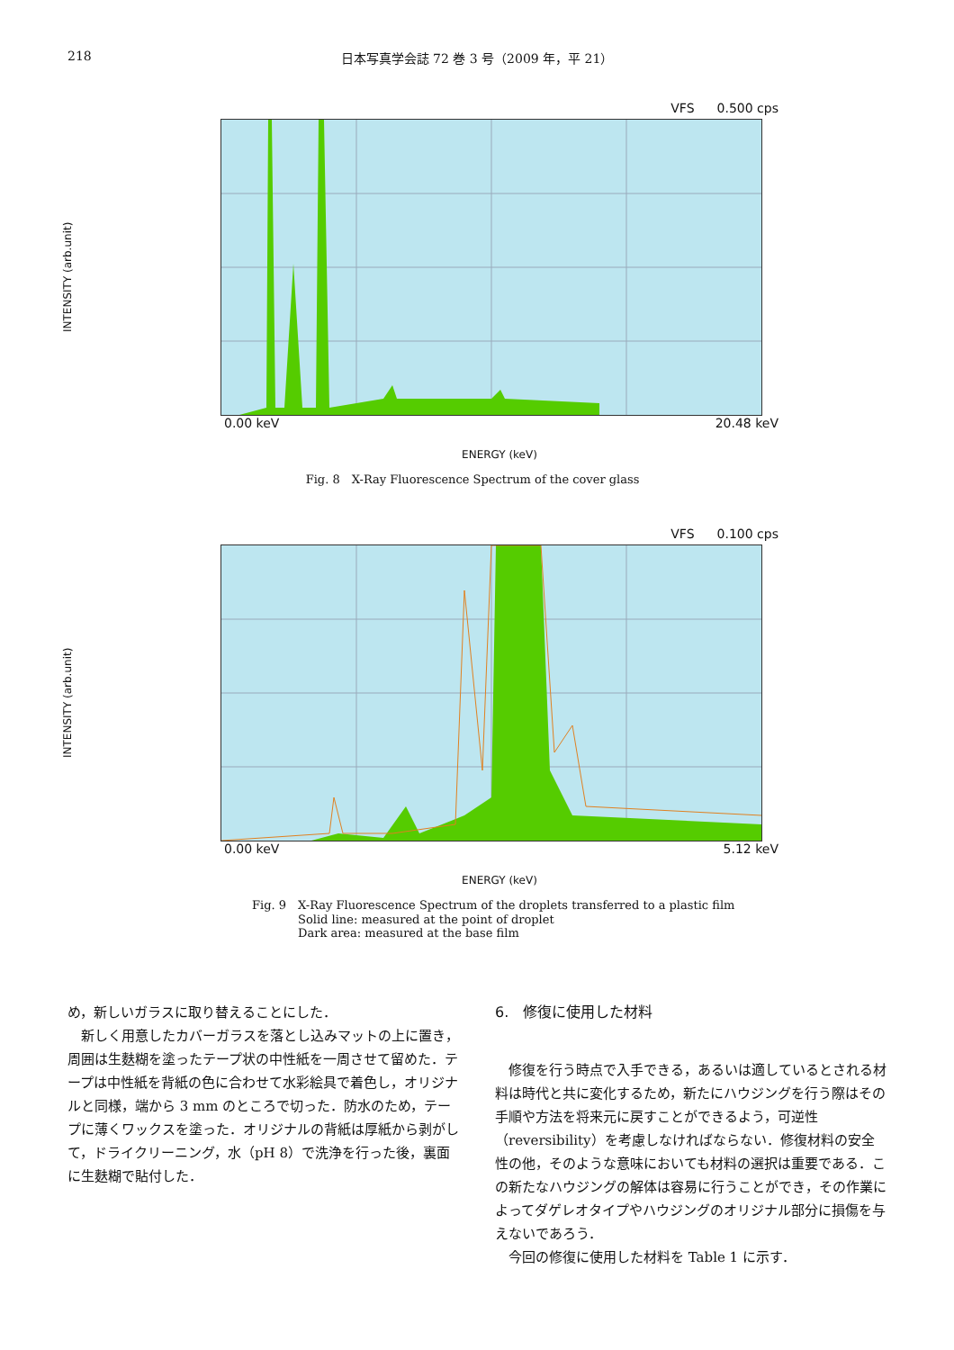218
日本写真学会誌 72 巻 3 号（2009 年，平 21）
VFS 0.500 cps
INTENSITY (arb.unit)
0.00 keV 20.48 keV
ENERGY (keV)
Fig. 8　X-Ray Fluorescence Spectrum of the cover glass
VFS 0.100 cps
INTENSITY (arb.unit)
0.00 keV 5.12 keV
ENERGY (keV)
Fig. 9　X-Ray Fluorescence Spectrum of the droplets transferred to a plastic film
Solid line: measured at the point of droplet
Dark area: measured at the base film
め，新しいガラスに取り替えることにした．
新しく用意したカバーガラスを落とし込みマットの上に置き，周囲は生麩糊を塗ったテープ状の中性紙を一周させて留めた．テープは中性紙を背紙の色に合わせて水彩絵具で着色し，オリジナルと同様，端から 3 mm のところで切った．防水のため，テープに薄くワックスを塗った．オリジナルの背紙は厚紙から剥がして，ドライクリーニング，水（pH 8）で洗浄を行った後，裏面に生麩糊で貼付した．
6.　修復に使用した材料
修復を行う時点で入手できる，あるいは適しているとされる材料は時代と共に変化するため，新たにハウジングを行う際はその手順や方法を将来元に戻すことができるよう，可逆性（reversibility）を考慮しなければならない．修復材料の安全性の他，そのような意味においても材料の選択は重要である．この新たなハウジングの解体は容易に行うことができ，その作業によってダゲレオタイプやハウジングのオリジナル部分に損傷を与えないであろう．
今回の修復に使用した材料を Table 1 に示す．